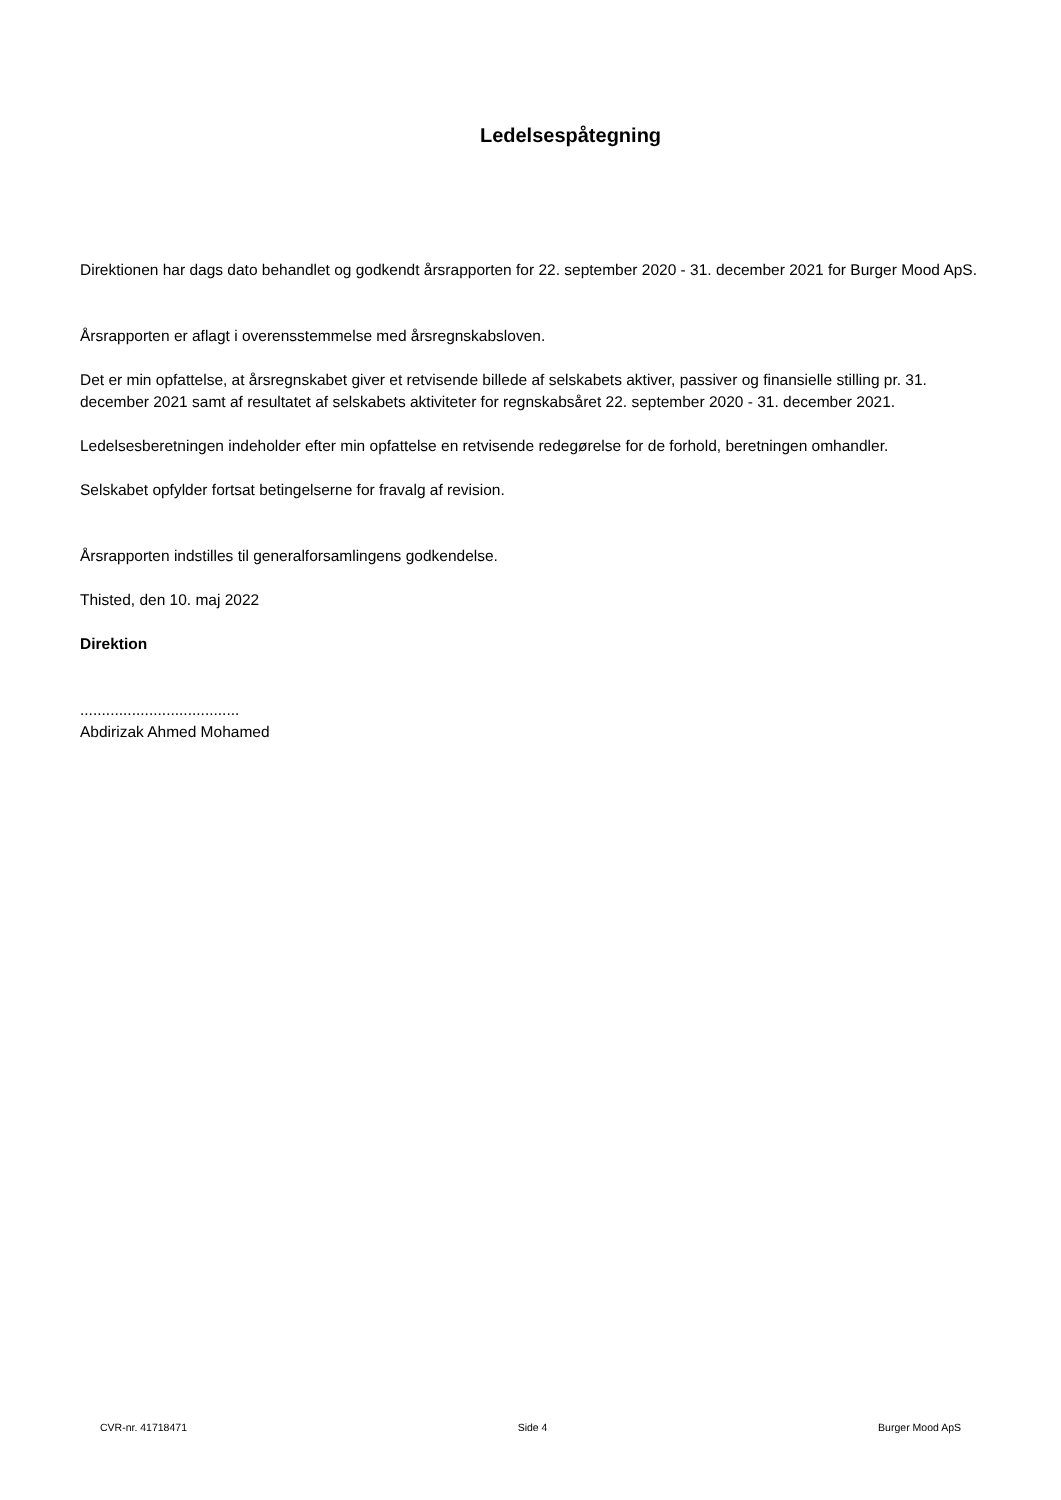Ledelsespåtegning
Direktionen har dags dato behandlet og godkendt årsrapporten for 22. september 2020 - 31. december 2021 for Burger Mood ApS.
Årsrapporten er aflagt i overensstemmelse med årsregnskabsloven.
Det er min opfattelse, at årsregnskabet giver et retvisende billede af selskabets aktiver, passiver og finansielle stilling pr. 31. december 2021 samt af resultatet af selskabets aktiviteter for regnskabsåret 22. september 2020 - 31. december 2021.
Ledelsesberetningen indeholder efter min opfattelse en retvisende redegørelse for de forhold, beretningen omhandler.
Selskabet opfylder fortsat betingelserne for fravalg af revision.
Årsrapporten indstilles til generalforsamlingens godkendelse.
Thisted, den 10. maj 2022
Direktion
.....................................
Abdirizak Ahmed Mohamed
CVR-nr. 41718471 Side 4 Burger Mood ApS